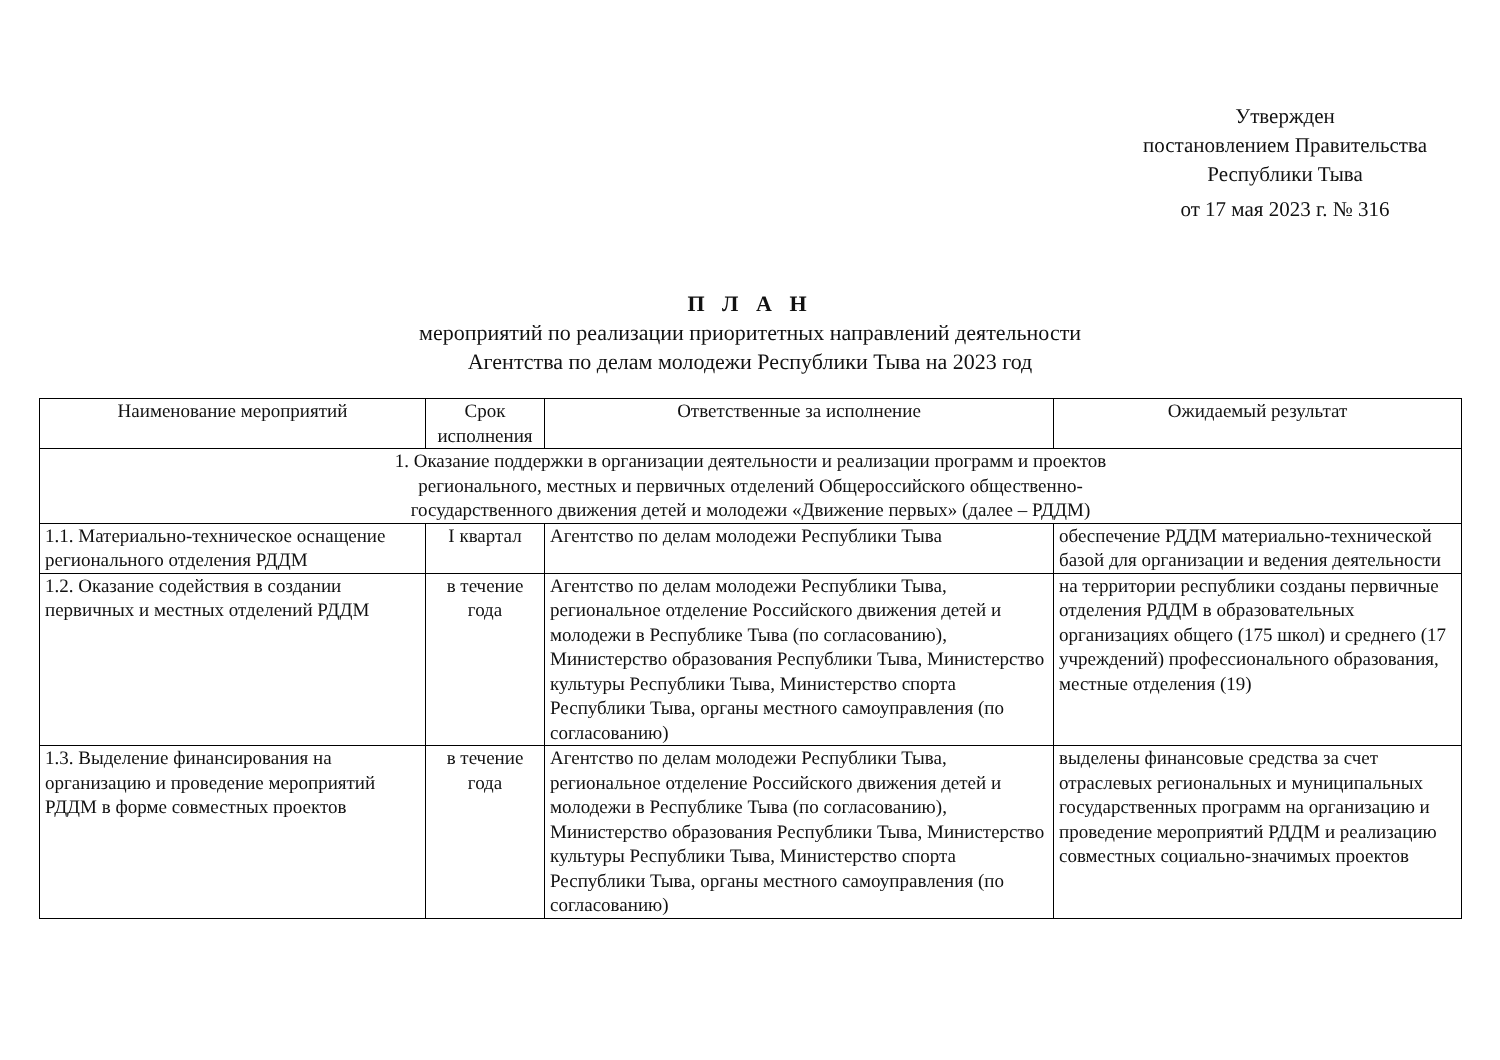Утвержден
постановлением Правительства
Республики Тыва
от 17 мая 2023 г. № 316
П Л А Н
мероприятий по реализации приоритетных направлений деятельности
Агентства по делам молодежи Республики Тыва на 2023 год
| Наименование мероприятий | Срок исполнения | Ответственные за исполнение | Ожидаемый результат |
| --- | --- | --- | --- |
| 1. Оказание поддержки в организации деятельности и реализации программ и проектов регионального, местных и первичных отделений Общероссийского общественно- государственного движения детей и молодежи «Движение первых» (далее – РДДМ) | | | |
| 1.1. Материально-техническое оснащение регионального отделения РДДМ | I квартал | Агентство по делам молодежи Республики Тыва | обеспечение РДДМ материально-технической базой для организации и ведения деятельности |
| 1.2. Оказание содействия в создании первичных и местных отделений РДДМ | в течение года | Агентство по делам молодежи Республики Тыва, региональное отделение Российского движения детей и молодежи в Республике Тыва (по согласованию), Министерство образования Республики Тыва, Министерство культуры Республики Тыва, Министерство спорта Республики Тыва, органы местного самоуправления (по согласованию) | на территории республики созданы первичные отделения РДДМ в образовательных организациях общего (175 школ) и среднего (17 учреждений) профессионального образования, местные отделения (19) |
| 1.3. Выделение финансирования на организацию и проведение мероприятий РДДМ в форме совместных проектов | в течение года | Агентство по делам молодежи Республики Тыва, региональное отделение Российского движения детей и молодежи в Республике Тыва (по согласованию), Министерство образования Республики Тыва, Министерство культуры Республики Тыва, Министерство спорта Республики Тыва, органы местного самоуправления (по согласованию) | выделены финансовые средства за счет отраслевых региональных и муниципальных государственных программ на организацию и проведение мероприятий РДДМ и реализацию совместных социально-значимых проектов |